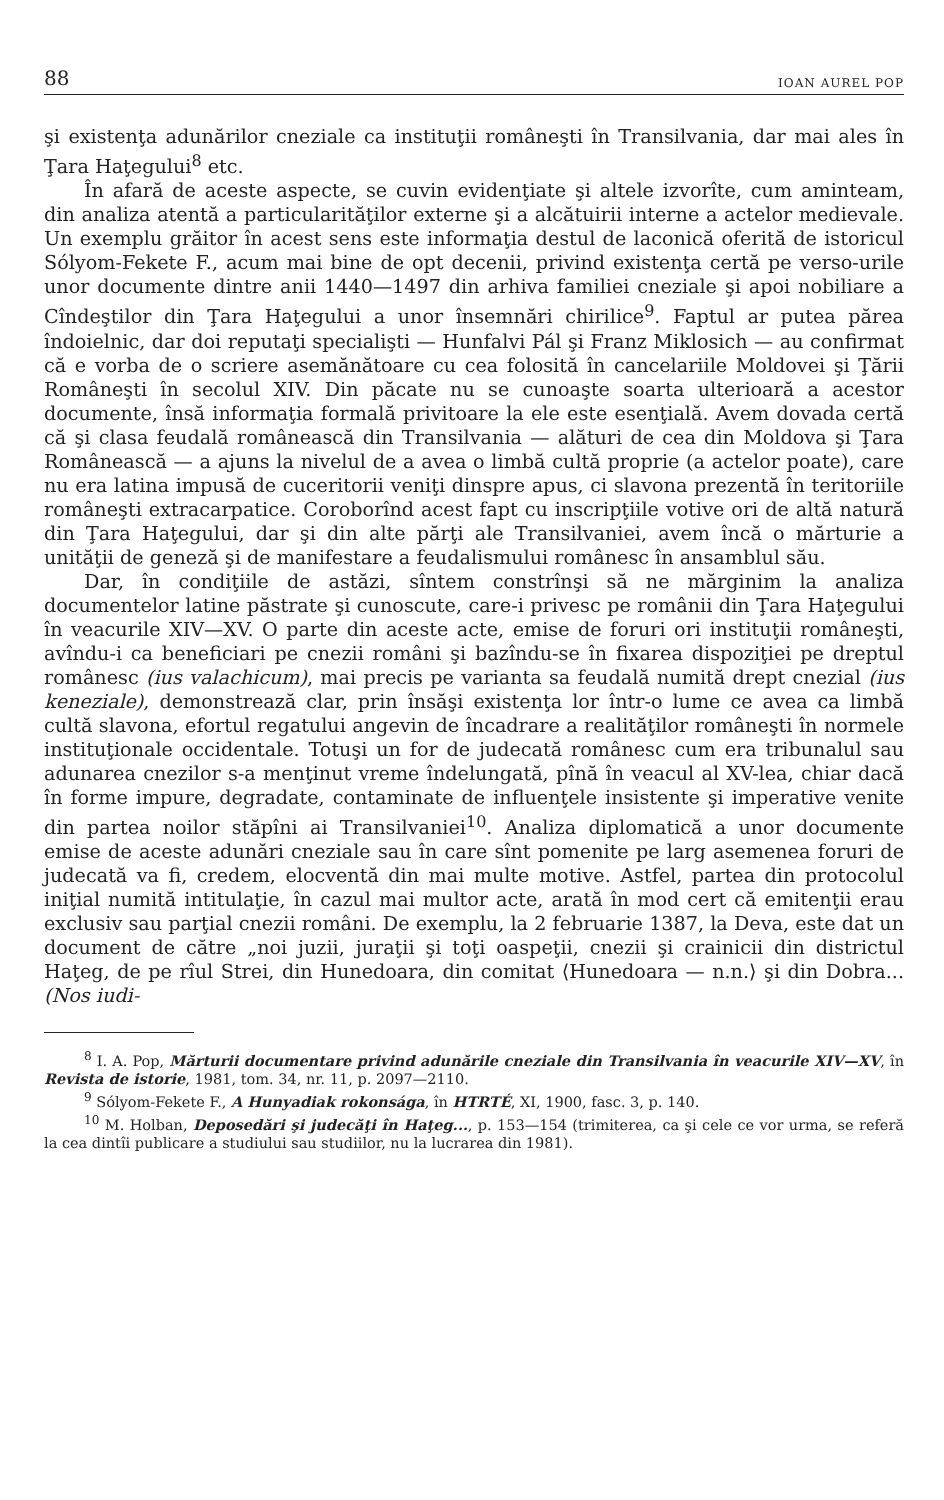88 IOAN AUREL POP
şi existenţa adunărilor cneziale ca instituţii româneşti în Transilvania, dar mai ales în Ţara Haţegului<sup>8</sup> etc.
În afară de aceste aspecte, se cuvin evidenţiate şi altele izvorîte, cum aminteam, din analiza atentă a particularităţilor externe şi a alcătuirii interne a actelor medievale. Un exemplu grăitor în acest sens este informaţia destul de laconică oferită de istoricul Sólyom-Fekete F., acum mai bine de opt decenii, privind existenţa certă pe verso-urile unor documente dintre anii 1440—1497 din arhiva familiei cneziale şi apoi nobiliare a Cîndeştilor din Ţara Haţegului a unor însemnări chirilice<sup>9</sup>. Faptul ar putea părea îndoielnic, dar doi reputaţi specialişti — Hunfalvi Pál şi Franz Miklosich — au confirmat că e vorba de o scriere asemănătoare cu cea folosită în cancelariile Moldovei şi Ţării Româneşti în secolul XIV. Din păcate nu se cunoaşte soarta ulterioară a acestor documente, însă informaţia formală privitoare la ele este esenţială. Avem dovada certă că şi clasa feudală românească din Transilvania — alături de cea din Moldova şi Ţara Românească — a ajuns la nivelul de a avea o limbă cultă proprie (a actelor poate), care nu era latina impusă de cuceritorii veniţi dinspre apus, ci slavona prezentă în teritoriile româneşti extracarpatice. Coroborînd acest fapt cu inscripţiile votive ori de altă natură din Ţara Haţegului, dar şi din alte părţi ale Transilvaniei, avem încă o mărturie a unităţii de geneză şi de manifestare a feudalismului românesc în ansamblul său.
Dar, în condiţiile de astăzi, sîntem constrînşi să ne mărginim la analiza documentelor latine păstrate şi cunoscute, care-i privesc pe românii din Ţara Haţegului în veacurile XIV—XV. O parte din aceste acte, emise de foruri ori instituţii româneşti, avîndu-i ca beneficiari pe cnezii români şi bazîndu-se în fixarea dispoziţiei pe dreptul românesc (ius valachicum), mai precis pe varianta sa feudală numită drept cnezial (ius keneziale), demonstrează clar, prin însăşi existenţa lor într-o lume ce avea ca limbă cultă slavona, efortul regatului angevin de încadrare a realităţilor româneşti în normele instituţionale occidentale. Totuşi un for de judecată românesc cum era tribunalul sau adunarea cnezilor s-a menţinut vreme îndelungată, pînă în veacul al XV-lea, chiar dacă în forme impure, degradate, contaminate de influenţele insistente şi imperative venite din partea noilor stăpîni ai Transilvaniei<sup>10</sup>. Analiza diplomatică a unor documente emise de aceste adunări cneziale sau în care sînt pomenite pe larg asemenea foruri de judecată va fi, credem, elocventă din mai multe motive. Astfel, partea din protocolul iniţial numită intitulaţie, în cazul mai multor acte, arată în mod cert că emitenţii erau exclusiv sau parţial cnezii români. De exemplu, la 2 februarie 1387, la Deva, este dat un document de către „noi juzii, juraţii şi toţi oaspeţii, cnezii şi crainicii din districtul Haţeg, de pe rîul Strei, din Hunedoara, din comitat ⟨Hunedoara — n.n.⟩ şi din Dobra... (Nos iudi-
<sup>8</sup> I. A. Pop, Mărturii documentare privind adunările cneziale din Transilvania în veacurile XIV—XV, în Revista de istorie, 1981, tom. 34, nr. 11, p. 2097—2110.
<sup>9</sup> Sólyom-Fekete F., A Hunyadiak rokonsága, în HTRTÉ, XI, 1900, fasc. 3, p. 140.
<sup>10</sup> M. Holban, Deposedări şi judecăţi în Haţeg..., p. 153—154 (trimiterea, ca şi cele ce vor urma, se referă la cea dintîi publicare a studiului sau studiilor, nu la lucrarea din 1981).